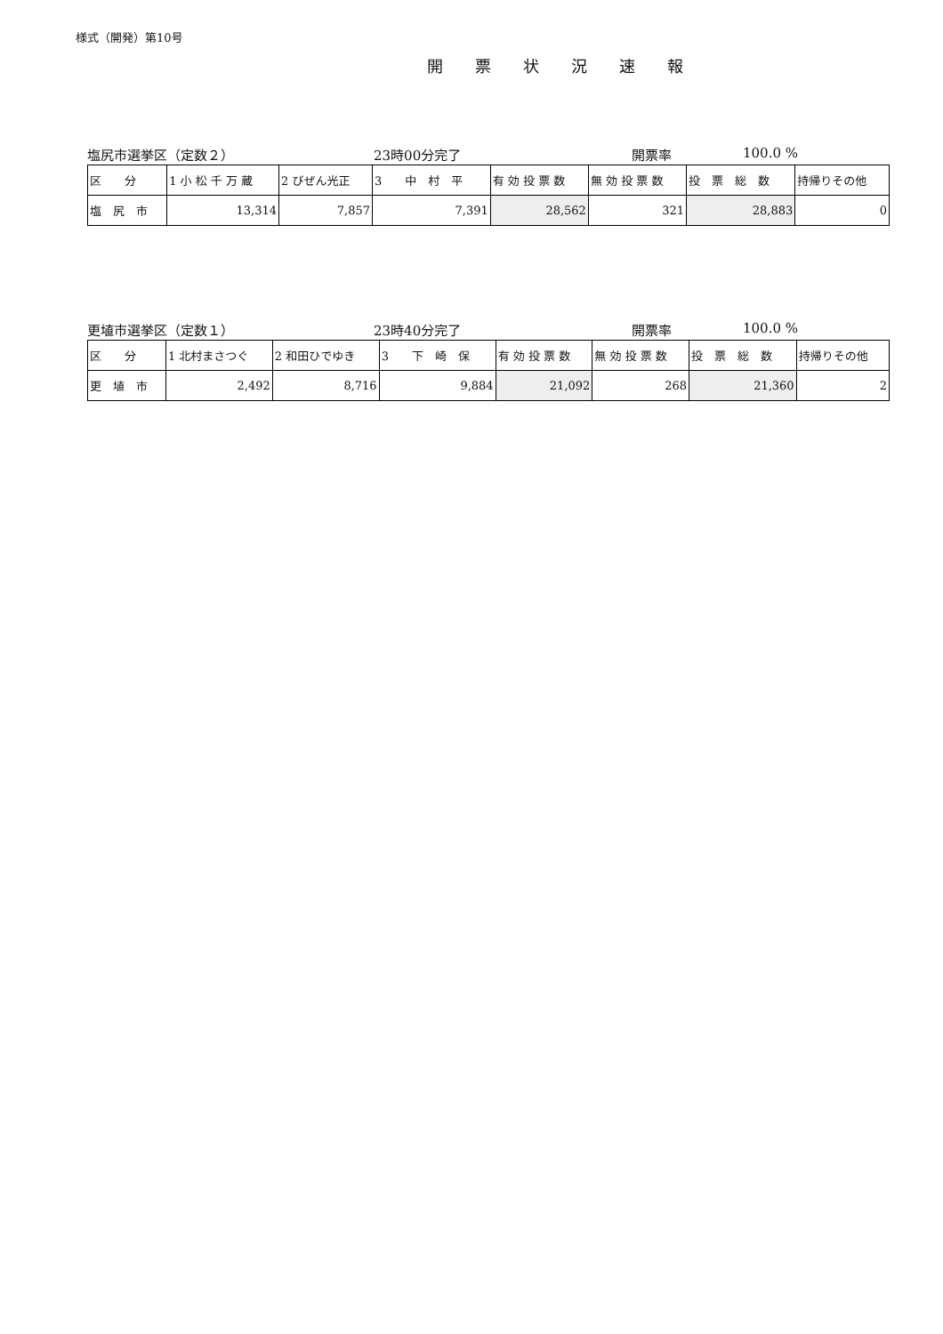様式（開発）第10号
開票状況速報
塩尻市選挙区（定数２） 23時00分完了 開票率 100.0 %
| 区 分 | 1 小 松 千 万 蔵 | 2 びぜん光正 | 3 中 村 平 | 有 効 投 票 数 | 無 効 投 票 数 | 投 票 総 数 | 持帰りその他 |
| 塩 尻 市 | 13,314 | 7,857 | 7,391 | 28,562 | 321 | 28,883 | 0 |
更埴市選挙区（定数１） 23時40分完了 開票率 100.0 %
| 区 分 | 1 北村まさつぐ | 2 和田ひでゆき | 3 下 崎 保 | 有 効 投 票 数 | 無 効 投 票 数 | 投 票 総 数 | 持帰りその他 |
| 更 埴 市 | 2,492 | 8,716 | 9,884 | 21,092 | 268 | 21,360 | 2 |